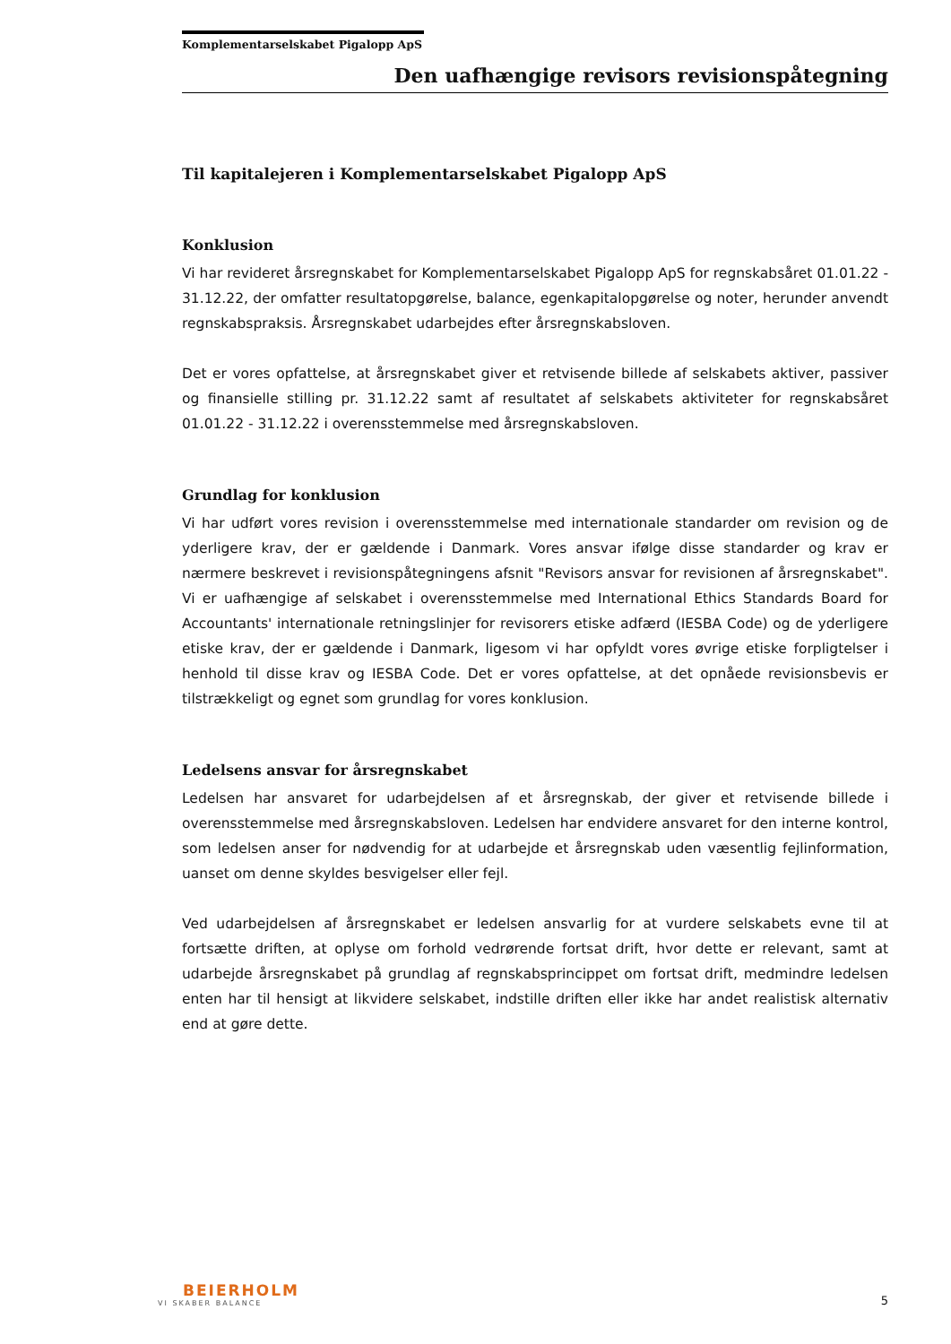Komplementarselskabet Pigalopp ApS
Den uafhængige revisors revisionspåtegning
Til kapitalejeren i Komplementarselskabet Pigalopp ApS
Konklusion
Vi har revideret årsregnskabet for Komplementarselskabet Pigalopp ApS for regnskabsåret 01.01.22 - 31.12.22, der omfatter resultatopgørelse, balance, egenkapitalopgørelse og noter, herunder anvendt regnskabspraksis. Årsregnskabet udarbejdes efter årsregnskabsloven.
Det er vores opfattelse, at årsregnskabet giver et retvisende billede af selskabets aktiver, passiver og finansielle stilling pr. 31.12.22 samt af resultatet af selskabets aktiviteter for regnskabsåret 01.01.22 - 31.12.22 i overensstemmelse med årsregnskabsloven.
Grundlag for konklusion
Vi har udført vores revision i overensstemmelse med internationale standarder om revision og de yderligere krav, der er gældende i Danmark. Vores ansvar ifølge disse standarder og krav er nærmere beskrevet i revisionspåtegningens afsnit "Revisors ansvar for revisionen af årsregnskabet". Vi er uafhængige af selskabet i overensstemmelse med International Ethics Standards Board for Accountants' internationale retningslinjer for revisorers etiske adfærd (IESBA Code) og de yderligere etiske krav, der er gældende i Danmark, ligesom vi har opfyldt vores øvrige etiske forpligtelser i henhold til disse krav og IESBA Code. Det er vores opfattelse, at det opnåede revisionsbevis er tilstrækkeligt og egnet som grundlag for vores konklusion.
Ledelsens ansvar for årsregnskabet
Ledelsen har ansvaret for udarbejdelsen af et årsregnskab, der giver et retvisende billede i overensstemmelse med årsregnskabsloven. Ledelsen har endvidere ansvaret for den interne kontrol, som ledelsen anser for nødvendig for at udarbejde et årsregnskab uden væsentlig fejlinformation, uanset om denne skyldes besvigelser eller fejl.
Ved udarbejdelsen af årsregnskabet er ledelsen ansvarlig for at vurdere selskabets evne til at fortsætte driften, at oplyse om forhold vedrørende fortsat drift, hvor dette er relevant, samt at udarbejde årsregnskabet på grundlag af regnskabsprincippet om fortsat drift, medmindre ledelsen enten har til hensigt at likvidere selskabet, indstille driften eller ikke har andet realistisk alternativ end at gøre dette.
BEIERHOLM
VI SKABER BALANCE
5